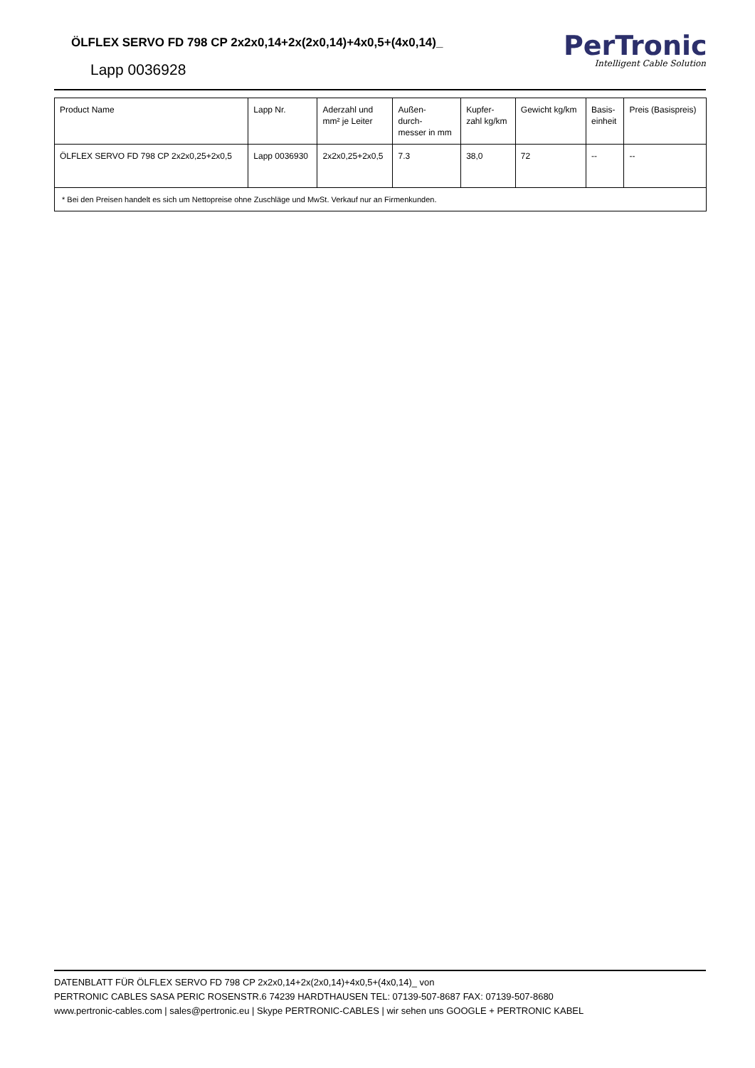ÖLFLEX SERVO FD 798 CP 2x2x0,14+2x(2x0,14)+4x0,5+(4x0,14)_
Lapp 0036928
PerTronic
Intelligent Cable Solution
| Product Name | Lapp Nr. | Aderzahl und mm² je Leiter | Außen- durch- messer in mm | Kupfer- zahl kg/km | Gewicht kg/km | Basis- einheit | Preis (Basispreis) |
| --- | --- | --- | --- | --- | --- | --- | --- |
| ÖLFLEX SERVO FD 798 CP 2x2x0,25+2x0,5 | Lapp 0036930 | 2x2x0,25+2x0,5 | 7.3 | 38,0 | 72 | -- | -- |
| * Bei den Preisen handelt es sich um Nettopreise ohne Zuschläge und MwSt. Verkauf nur an Firmenkunden. | | | | | | | |
DATENBLATT FÜR ÖLFLEX SERVO FD 798 CP 2x2x0,14+2x(2x0,14)+4x0,5+(4x0,14)_ von
PERTRONIC CABLES SASA PERIC ROSENSTR.6 74239 HARDTHAUSEN TEL: 07139-507-8687 FAX: 07139-507-8680
www.pertronic-cables.com | sales@pertronic.eu | Skype PERTRONIC-CABLES | wir sehen uns GOOGLE + PERTRONIC KABEL